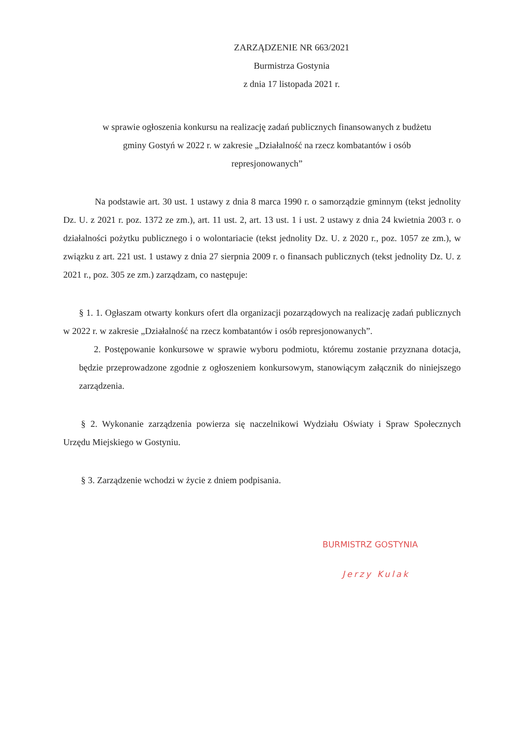ZARZĄDZENIE NR 663/2021
Burmistrza Gostynia
z dnia 17 listopada 2021 r.
w sprawie ogłoszenia konkursu na realizację zadań publicznych finansowanych z budżetu
gminy Gostyń w 2022 r. w zakresie „Działalność na rzecz kombatantów i osób
represjonowanych”
Na podstawie art. 30 ust. 1 ustawy z dnia 8 marca 1990 r. o samorządzie gminnym (tekst jednolity Dz. U. z 2021 r. poz. 1372 ze zm.), art. 11 ust. 2, art. 13 ust. 1 i ust. 2 ustawy z dnia 24 kwietnia 2003 r. o działalności pożytku publicznego i o wolontariacie (tekst jednolity Dz. U. z 2020 r., poz. 1057 ze zm.), w związku z art. 221 ust. 1 ustawy z dnia 27 sierpnia 2009 r. o finansach publicznych (tekst jednolity Dz. U. z 2021 r., poz. 305 ze zm.) zarządzam, co następuje:
§ 1. 1. Ogłaszam otwarty konkurs ofert dla organizacji pozarządowych na realizację zadań publicznych w 2022 r. w zakresie „Działalność na rzecz kombatantów i osób represjonowanych”.
2. Postępowanie konkursowe w sprawie wyboru podmiotu, któremu zostanie przyznana dotacja, będzie przeprowadzone zgodnie z ogłoszeniem konkursowym, stanowiącym załącznik do niniejszego zarządzenia.
§ 2. Wykonanie zarządzenia powierza się naczelnikowi Wydziału Oświaty i Spraw Społecznych Urzędu Miejskiego w Gostyniu.
§ 3. Zarządzenie wchodzi w życie z dniem podpisania.
BURMISTRZ GOSTYNIA
Jerzy Kulak